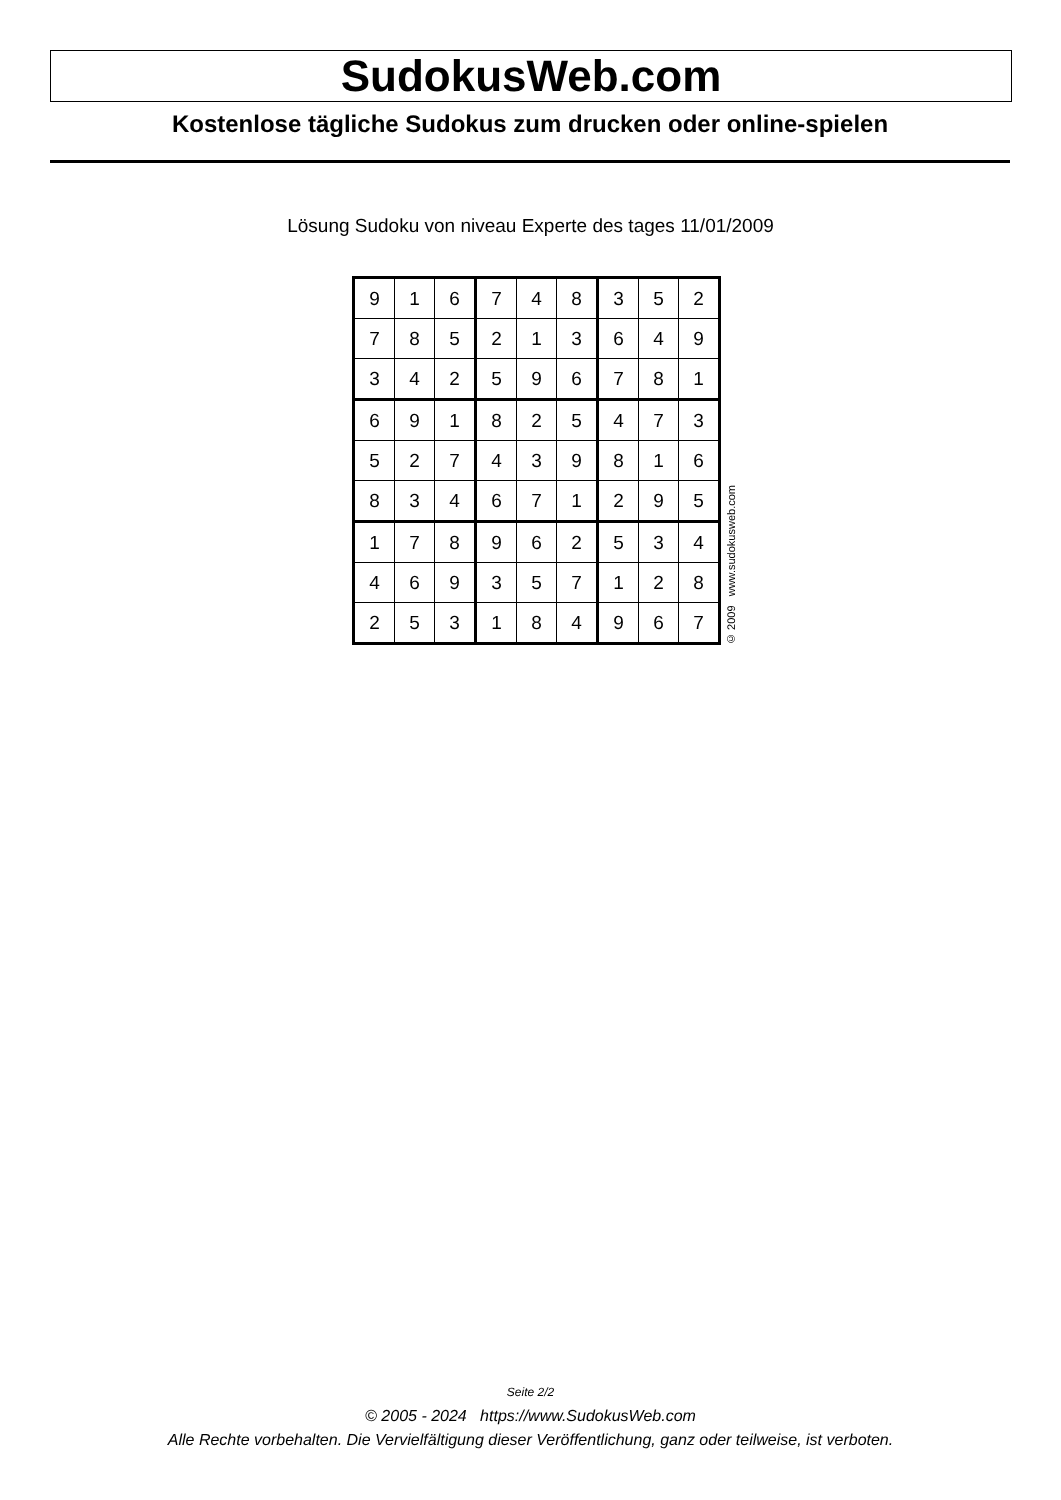SudokusWeb.com
Kostenlose tägliche Sudokus zum drucken oder online-spielen
Lösung Sudoku von niveau Experte des tages 11/01/2009
| 9 | 1 | 6 | 7 | 4 | 8 | 3 | 5 | 2 |
| 7 | 8 | 5 | 2 | 1 | 3 | 6 | 4 | 9 |
| 3 | 4 | 2 | 5 | 9 | 6 | 7 | 8 | 1 |
| 6 | 9 | 1 | 8 | 2 | 5 | 4 | 7 | 3 |
| 5 | 2 | 7 | 4 | 3 | 9 | 8 | 1 | 6 |
| 8 | 3 | 4 | 6 | 7 | 1 | 2 | 9 | 5 |
| 1 | 7 | 8 | 9 | 6 | 2 | 5 | 3 | 4 |
| 4 | 6 | 9 | 3 | 5 | 7 | 1 | 2 | 8 |
| 2 | 5 | 3 | 1 | 8 | 4 | 9 | 6 | 7 |
© 2009 www.sudokusweb.com
Seite 2/2
© 2005 - 2024 https://www.SudokusWeb.com
Alle Rechte vorbehalten. Die Vervielfältigung dieser Veröffentlichung, ganz oder teilweise, ist verboten.